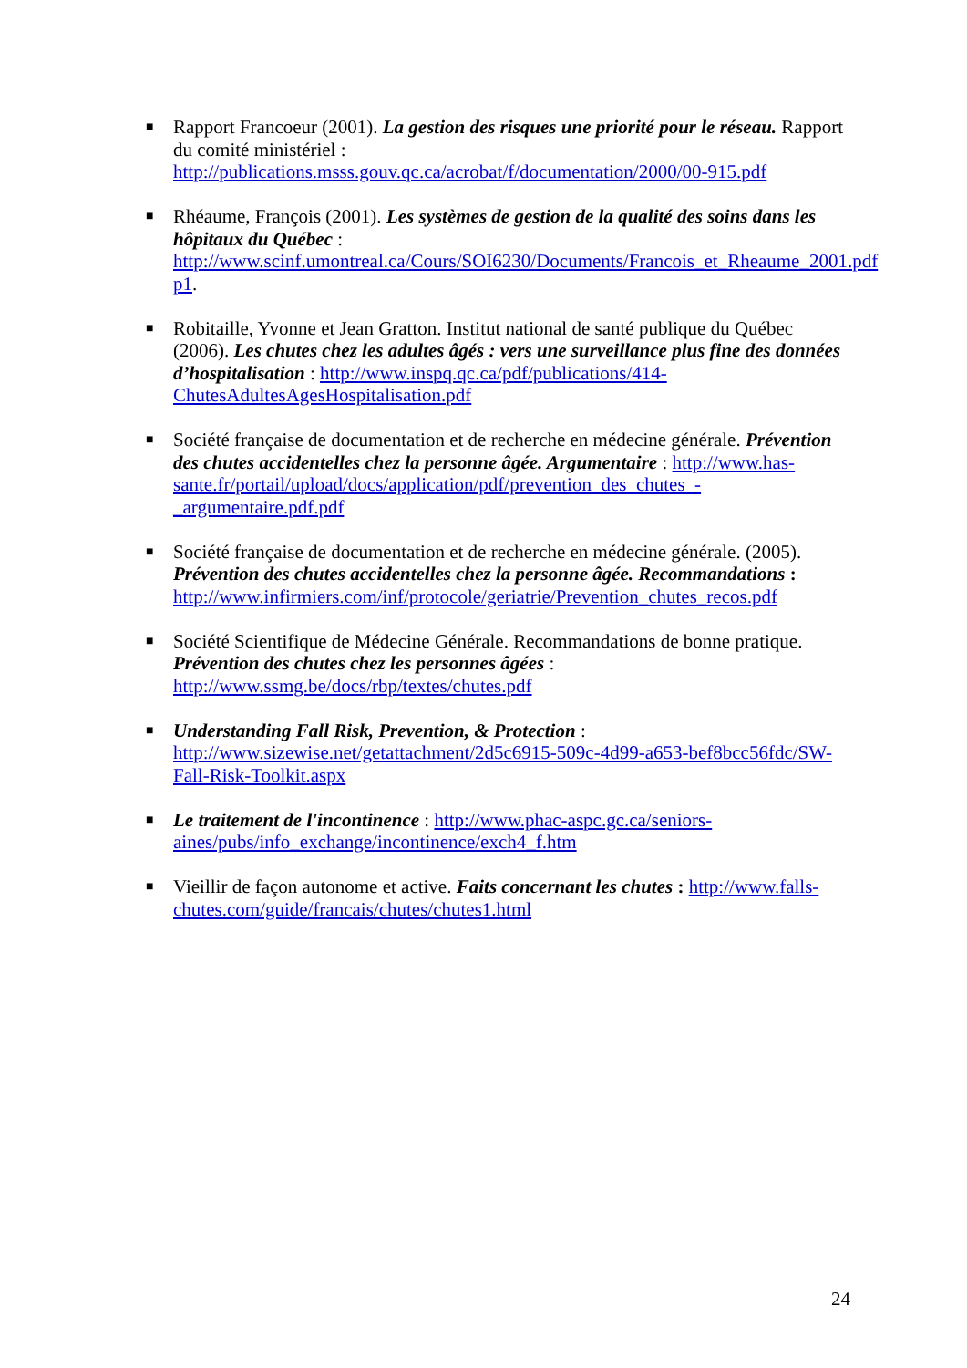■ Rapport Francoeur (2001). La gestion des risques une priorité pour le réseau. Rapport du comité ministériel : http://publications.msss.gouv.qc.ca/acrobat/f/documentation/2000/00-915.pdf
■ Rhéaume, François (2001). Les systèmes de gestion de la qualité des soins dans les hôpitaux du Québec : http://www.scinf.umontreal.ca/Cours/SOI6230/Documents/Francois_et_Rheaume_2001.pdf p1.
■ Robitaille, Yvonne et Jean Gratton. Institut national de santé publique du Québec (2006). Les chutes chez les adultes âgés : vers une surveillance plus fine des données d’hospitalisation : http://www.inspq.qc.ca/pdf/publications/414-ChutesAdultesAgesHospitalisation.pdf
■ Société française de documentation et de recherche en médecine générale. Prévention des chutes accidentelles chez la personne âgée. Argumentaire : http://www.has-sante.fr/portail/upload/docs/application/pdf/prevention_des_chutes_-_argumentaire.pdf.pdf
■ Société française de documentation et de recherche en médecine générale. (2005). Prévention des chutes accidentelles chez la personne âgée. Recommandations : http://www.infirmiers.com/inf/protocole/geriatrie/Prevention_chutes_recos.pdf
■ Société Scientifique de Médecine Générale. Recommandations de bonne pratique. Prévention des chutes chez les personnes âgées : http://www.ssmg.be/docs/rbp/textes/chutes.pdf
■ Understanding Fall Risk, Prevention, & Protection : http://www.sizewise.net/getattachment/2d5c6915-509c-4d99-a653-bef8bcc56fdc/SW-Fall-Risk-Toolkit.aspx
■ Le traitement de l'incontinence : http://www.phac-aspc.gc.ca/seniors-aines/pubs/info_exchange/incontinence/exch4_f.htm
■ Vieillir de façon autonome et active. Faits concernant les chutes : http://www.falls-chutes.com/guide/francais/chutes/chutes1.html
24